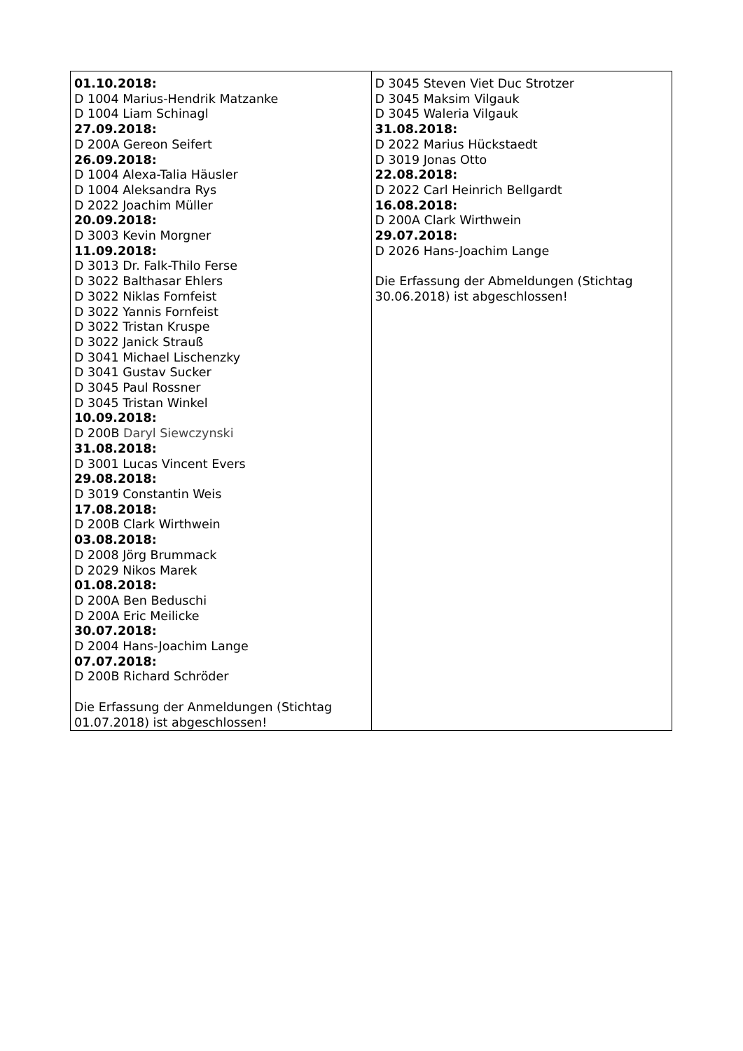| 01.10.2018: D 1004 Marius-Hendrik Matzanke D 1004 Liam Schinagl 27.09.2018: D 200A Gereon Seifert 26.09.2018: D 1004 Alexa-Talia Häusler D 1004 Aleksandra Rys D 2022 Joachim Müller 20.09.2018: D 3003 Kevin Morgner 11.09.2018: D 3013 Dr. Falk-Thilo Ferse D 3022 Balthasar Ehlers D 3022 Niklas Fornfeist D 3022 Yannis Fornfeist D 3022 Tristan Kruspe D 3022 Janick Strauß D 3041 Michael Lischenzky D 3041 Gustav Sucker D 3045 Paul Rossner D 3045 Tristan Winkel 10.09.2018: D 200B Daryl Siewczynski 31.08.2018: D 3001 Lucas Vincent Evers 29.08.2018: D 3019 Constantin Weis 17.08.2018: D 200B Clark Wirthwein 03.08.2018: D 2008 Jörg Brummack D 2029 Nikos Marek 01.08.2018: D 200A Ben Beduschi D 200A Eric Meilicke 30.07.2018: D 2004 Hans-Joachim Lange 07.07.2018: D 200B Richard Schröder Die Erfassung der Anmeldungen (Stichtag 01.07.2018) ist abgeschlossen! | D 3045 Steven Viet Duc Strotzer D 3045 Maksim Vilgauk D 3045 Waleria Vilgauk 31.08.2018: D 2022 Marius Hückstaedt D 3019 Jonas Otto 22.08.2018: D 2022 Carl Heinrich Bellgardt 16.08.2018: D 200A Clark Wirthwein 29.07.2018: D 2026 Hans-Joachim Lange Die Erfassung der Abmeldungen (Stichtag 30.06.2018) ist abgeschlossen! |